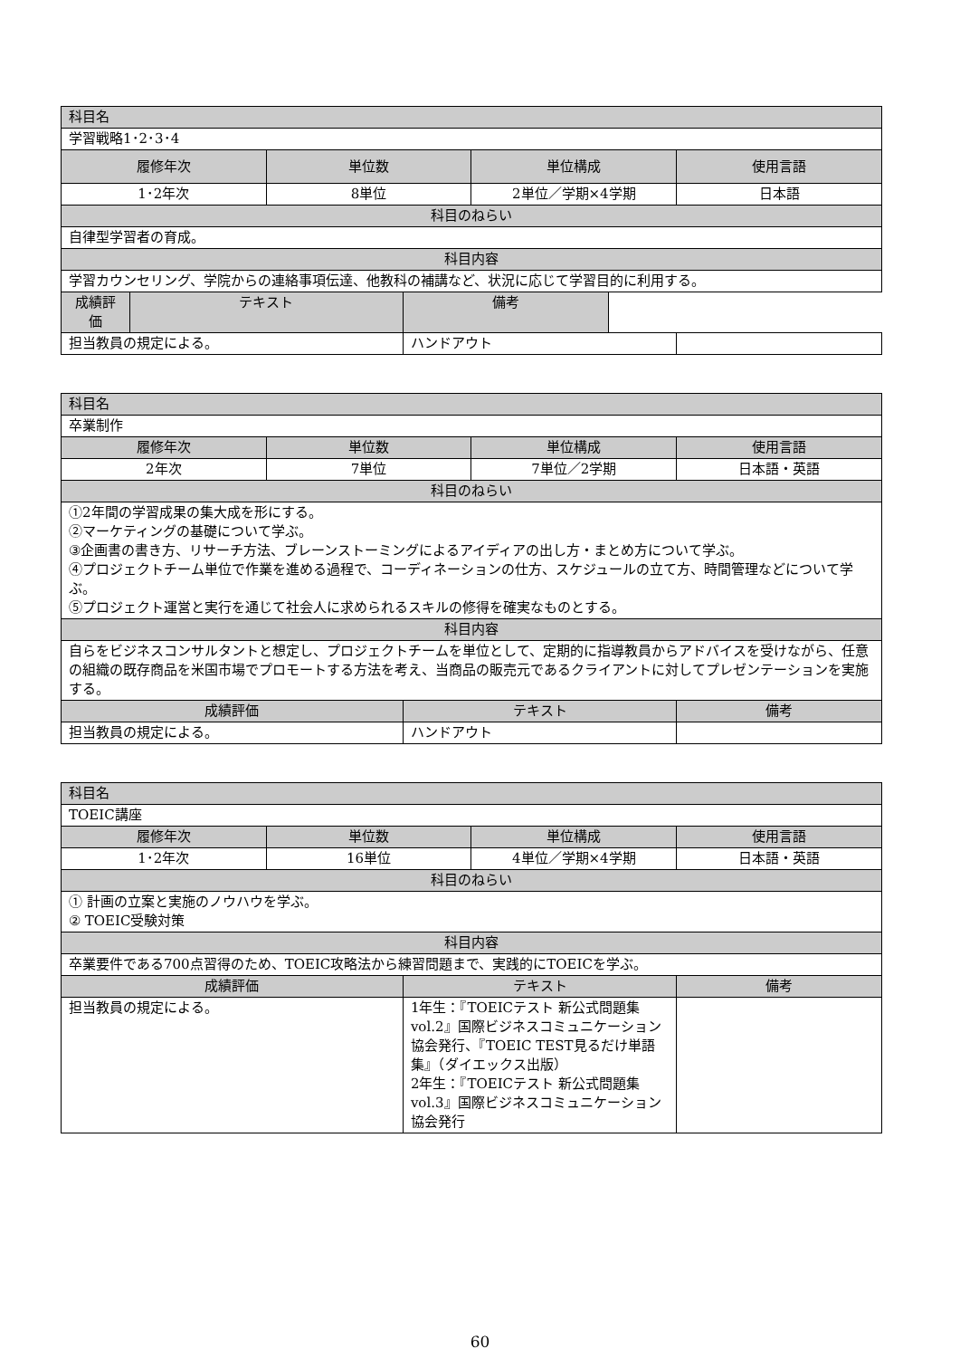| 科目名 | | | | | |
| --- | --- | --- | --- | --- | --- |
| 学習戦略1･2･3･4 | | | | | |
| 履修年次 | | 単位数 | | 単位構成 | 使用言語 |
| 1･2年次 | | 8単位 | | 2単位／学期×4学期 | 日本語 |
| 科目のねらい | | | | | |
| 自律型学習者の育成。 | | | | | |
| 科目内容 | | | | | |
| 学習カウンセリング、学院からの連絡事項伝達、他教科の補講など、状況に応じて学習目的に利用する。 | | | | | |
| 成績評価 | テキスト | | 備考 | | |
| 担当教員の規定による。 | | | ハンドアウト | | |
| 科目名 | | | | |
| --- | --- | --- | --- | --- |
| 卒業制作 | | | | |
| 履修年次 | 単位数 | | 単位構成 | 使用言語 |
| 2年次 | 7単位 | | 7単位／2学期 | 日本語・英語 |
| 科目のねらい | | | | |
| ①2年間の学習成果の集大成を形にする。 ②マーケティングの基礎について学ぶ。 ③企画書の書き方、リサーチ方法、ブレーンストーミングによるアイディアの出し方・まとめ方について学ぶ。 ④プロジェクトチーム単位で作業を進める過程で、コーディネーションの仕方、スケジュールの立て方、時間管理などについて学ぶ。 ⑤プロジェクト運営と実行を通じて社会人に求められるスキルの修得を確実なものとする。 | | | | |
| 科目内容 | | | | |
| 自らをビジネスコンサルタントと想定し、プロジェクトチームを単位として、定期的に指導教員からアドバイスを受けながら、任意の組織の既存商品を米国市場でプロモートする方法を考え、当商品の販売元であるクライアントに対してプレゼンテーションを実施する。 | | | | |
| 成績評価 | | テキスト | | 備考 |
| 担当教員の規定による。 | | ハンドアウト | | |
| 科目名 | | | | |
| --- | --- | --- | --- | --- |
| TOEIC講座 | | | | |
| 履修年次 | 単位数 | | 単位構成 | 使用言語 |
| 1･2年次 | 16単位 | | 4単位／学期×4学期 | 日本語・英語 |
| 科目のねらい | | | | |
| ① 計画の立案と実施のノウハウを学ぶ。 ② TOEIC受験対策 | | | | |
| 科目内容 | | | | |
| 卒業要件である700点習得のため、TOEIC攻略法から練習問題まで、実践的にTOEICを学ぶ。 | | | | |
| 成績評価 | | テキスト | | 備考 |
| 担当教員の規定による。 | | 1年生：『TOEICテスト 新公式問題集vol.2』国際ビジネスコミュニケーション協会発行、『TOEIC TEST見るだけ単語集』（ダイエックス出版） 2年生：『TOEICテスト 新公式問題集vol.3』国際ビジネスコミュニケーション協会発行 | | |
60